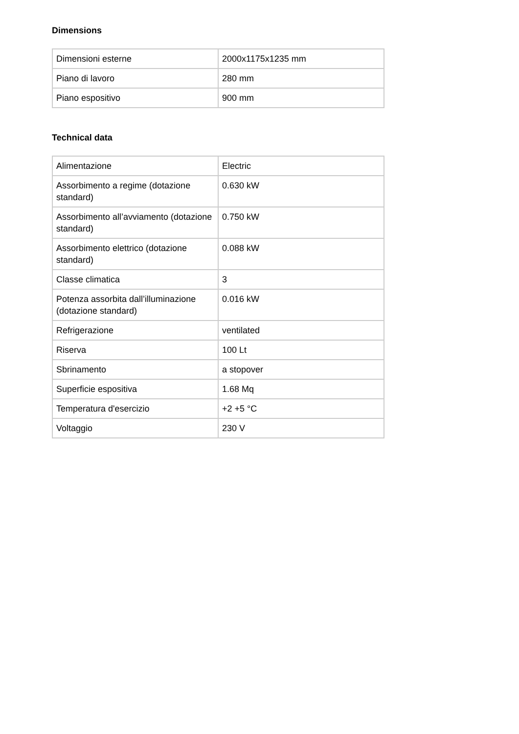Dimensions
| Dimensioni esterne | 2000x1175x1235 mm |
| Piano di lavoro | 280 mm |
| Piano espositivo | 900 mm |
Technical data
| Alimentazione | Electric |
| Assorbimento a regime (dotazione standard) | 0.630 kW |
| Assorbimento all’avviamento (dotazione standard) | 0.750 kW |
| Assorbimento elettrico (dotazione standard) | 0.088 kW |
| Classe climatica | 3 |
| Potenza assorbita dall’illuminazione (dotazione standard) | 0.016 kW |
| Refrigerazione | ventilated |
| Riserva | 100 Lt |
| Sbrinamento | a stopover |
| Superficie espositiva | 1.68 Mq |
| Temperatura d'esercizio | +2 +5 °C |
| Voltaggio | 230 V |